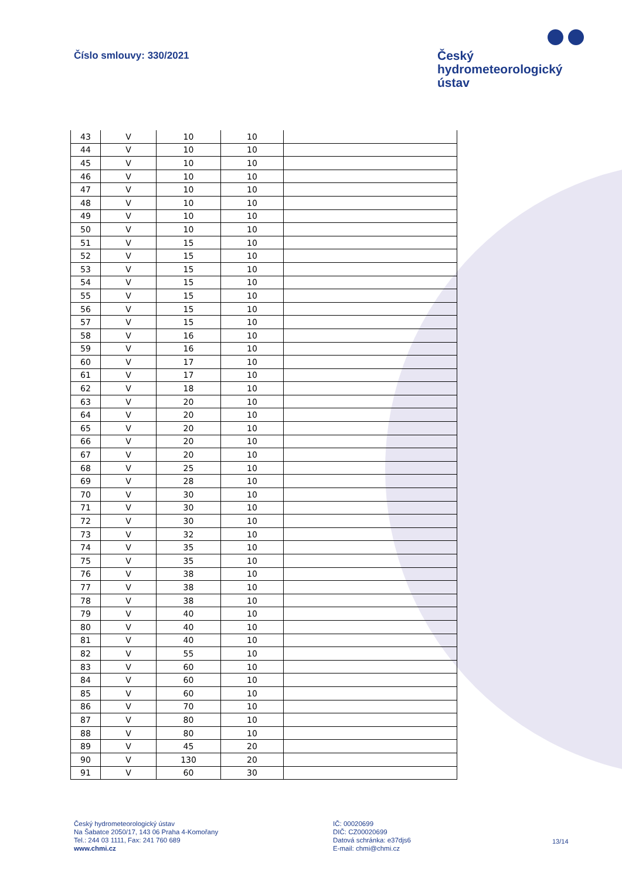Číslo smlouvy: 330/2021
Český
hydrometeorologický
ústav
| 43 | V | 10 | 10 | |
| 44 | V | 10 | 10 | |
| 45 | V | 10 | 10 | |
| 46 | V | 10 | 10 | |
| 47 | V | 10 | 10 | |
| 48 | V | 10 | 10 | |
| 49 | V | 10 | 10 | |
| 50 | V | 10 | 10 | |
| 51 | V | 15 | 10 | |
| 52 | V | 15 | 10 | |
| 53 | V | 15 | 10 | |
| 54 | V | 15 | 10 | |
| 55 | V | 15 | 10 | |
| 56 | V | 15 | 10 | |
| 57 | V | 15 | 10 | |
| 58 | V | 16 | 10 | |
| 59 | V | 16 | 10 | |
| 60 | V | 17 | 10 | |
| 61 | V | 17 | 10 | |
| 62 | V | 18 | 10 | |
| 63 | V | 20 | 10 | |
| 64 | V | 20 | 10 | |
| 65 | V | 20 | 10 | |
| 66 | V | 20 | 10 | |
| 67 | V | 20 | 10 | |
| 68 | V | 25 | 10 | |
| 69 | V | 28 | 10 | |
| 70 | V | 30 | 10 | |
| 71 | V | 30 | 10 | |
| 72 | V | 30 | 10 | |
| 73 | V | 32 | 10 | |
| 74 | V | 35 | 10 | |
| 75 | V | 35 | 10 | |
| 76 | V | 38 | 10 | |
| 77 | V | 38 | 10 | |
| 78 | V | 38 | 10 | |
| 79 | V | 40 | 10 | |
| 80 | V | 40 | 10 | |
| 81 | V | 40 | 10 | |
| 82 | V | 55 | 10 | |
| 83 | V | 60 | 10 | |
| 84 | V | 60 | 10 | |
| 85 | V | 60 | 10 | |
| 86 | V | 70 | 10 | |
| 87 | V | 80 | 10 | |
| 88 | V | 80 | 10 | |
| 89 | V | 45 | 20 | |
| 90 | V | 130 | 20 | |
| 91 | V | 60 | 30 | |
Český hydrometeorologický ústav
Na Šabatce 2050/17, 143 06 Praha 4-Komořany
Tel.: 244 03 1111, Fax: 241 760 689
www.chmi.cz
IČ: 00020699
DIČ: CZ00020699
Datová schránka: e37djs6
E-mail: chmi@chmi.cz
13/14